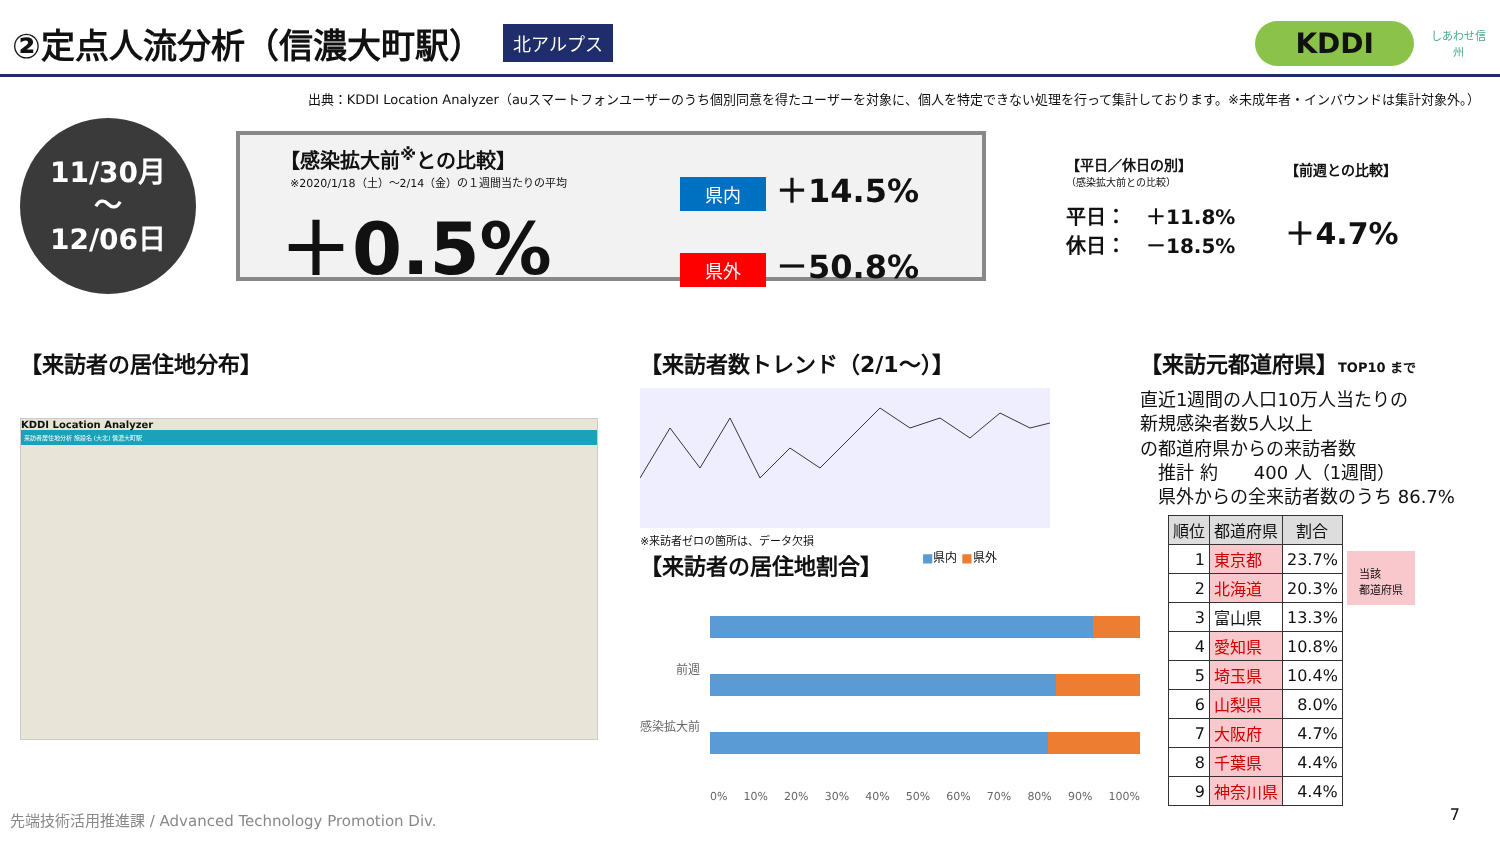②定点人流分析（信濃大町駅）
北アルプス KDDI
しあわせ信州
出典：KDDI Location Analyzer（auスマートフォンユーザーのうち個別同意を得たユーザーを対象に、個人を特定できない処理を行って集計しております。※未成年者・インバウンドは集計対象外。）
11/30月
～
12/06日
【感染拡大前<sup>※</sup>との比較】
※2020/1/18（土）～2/14（金）の１週間当たりの平均
＋0.5%
県内 ＋14.5%
県外 －50.8%
【平日／休日の別】
（感染拡大前との比較）
平日：　＋11.8%
休日：　－18.5%
【前週との比較】
＋4.7%
【来訪者の居住地分布】
KDDI Location Analyzer
来訪者居住地分析 施設名 (大北) 信濃大町駅
【来訪者数トレンド（2/1～）】
※来訪者ゼロの箇所は、データ欠損
【来訪者の居住地割合】
■県内 ■県外
前週
感染拡大前
0% 10% 20% 30% 40% 50% 60% 70% 80% 90% 100%
【来訪元都道府県】TOP10 まで
直近1週間の人口10万人当たりの
新規感染者数5人以上
の都道府県からの来訪者数
　推計 約　　400 人（1週間）
　県外からの全来訪者数のうち 86.7%
| 順位 | 都道府県 | 割合 |
| --- | --- | --- |
| 1 | 東京都 | 23.7% |
| 2 | 北海道 | 20.3% |
| 3 | 富山県 | 13.3% |
| 4 | 愛知県 | 10.8% |
| 5 | 埼玉県 | 10.4% |
| 6 | 山梨県 | 8.0% |
| 7 | 大阪府 | 4.7% |
| 8 | 千葉県 | 4.4% |
| 9 | 神奈川県 | 4.4% |
当該
都道府県
先端技術活用推進課 / Advanced Technology Promotion Div.
7